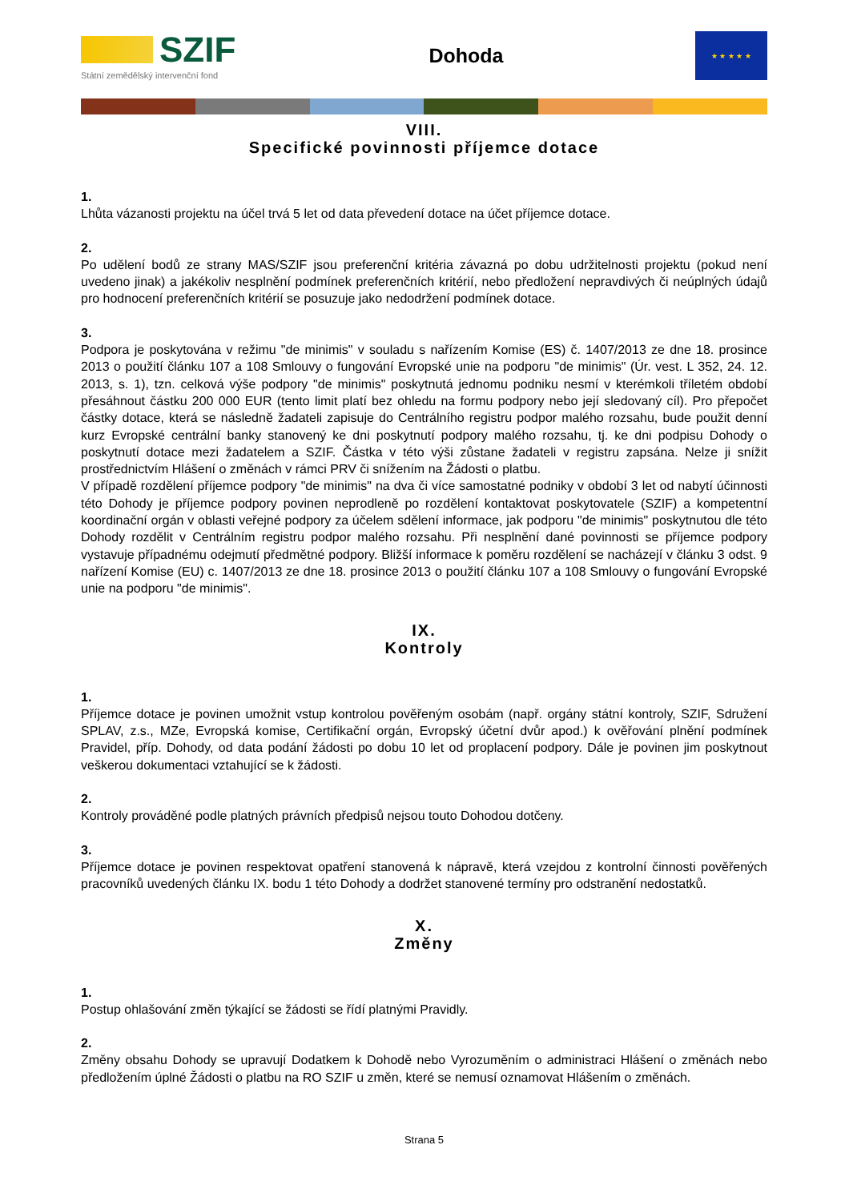SZIF
Státní zemědělský intervenční fond
Dohoda
★ ★ ★ ★ ★
VIII.
Specifické povinnosti příjemce dotace
1.
Lhůta vázanosti projektu na účel trvá 5 let od data převedení dotace na účet příjemce dotace.
2.
Po udělení bodů ze strany MAS/SZIF jsou preferenční kritéria závazná po dobu udržitelnosti projektu (pokud není uvedeno jinak) a jakékoliv nesplnění podmínek preferenčních kritérií, nebo předložení nepravdivých či neúplných údajů pro hodnocení preferenčních kritérií se posuzuje jako nedodržení podmínek dotace.
3.
Podpora je poskytována v režimu "de minimis" v souladu s nařízením Komise (ES) č. 1407/2013 ze dne 18. prosince 2013 o použití článku 107 a 108 Smlouvy o fungování Evropské unie na podporu "de minimis" (Úr. vest. L 352, 24. 12. 2013, s. 1), tzn. celková výše podpory "de minimis" poskytnutá jednomu podniku nesmí v kterémkoli tříletém období přesáhnout částku 200 000 EUR (tento limit platí bez ohledu na formu podpory nebo její sledovaný cíl). Pro přepočet částky dotace, která se následně žadateli zapisuje do Centrálního registru podpor malého rozsahu, bude použit denní kurz Evropské centrální banky stanovený ke dni poskytnutí podpory malého rozsahu, tj. ke dni podpisu Dohody o poskytnutí dotace mezi žadatelem a SZIF. Částka v této výši zůstane žadateli v registru zapsána. Nelze ji snížit prostřednictvím Hlášení o změnách v rámci PRV či snížením na Žádosti o platbu.
V případě rozdělení příjemce podpory "de minimis" na dva či více samostatné podniky v období 3 let od nabytí účinnosti této Dohody je příjemce podpory povinen neprodleně po rozdělení kontaktovat poskytovatele (SZIF) a kompetentní koordinační orgán v oblasti veřejné podpory za účelem sdělení informace, jak podporu "de minimis" poskytnutou dle této Dohody rozdělit v Centrálním registru podpor malého rozsahu. Při nesplnění dané povinnosti se příjemce podpory vystavuje případnému odejmutí předmětné podpory. Bližší informace k poměru rozdělení se nacházejí v článku 3 odst. 9 nařízení Komise (EU) c. 1407/2013 ze dne 18. prosince 2013 o použití článku 107 a 108 Smlouvy o fungování Evropské unie na podporu "de minimis".
IX.
Kontroly
1.
Příjemce dotace je povinen umožnit vstup kontrolou pověřeným osobám (např. orgány státní kontroly, SZIF, Sdružení SPLAV, z.s., MZe, Evropská komise, Certifikační orgán, Evropský účetní dvůr apod.) k ověřování plnění podmínek Pravidel, příp. Dohody, od data podání žádosti po dobu 10 let od proplacení podpory. Dále je povinen jim poskytnout veškerou dokumentaci vztahující se k žádosti.
2.
Kontroly prováděné podle platných právních předpisů nejsou touto Dohodou dotčeny.
3.
Příjemce dotace je povinen respektovat opatření stanovená k nápravě, která vzejdou z kontrolní činnosti pověřených pracovníků uvedených článku IX. bodu 1 této Dohody a dodržet stanovené termíny pro odstranění nedostatků.
X.
Změny
1.
Postup ohlašování změn týkající se žádosti se řídí platnými Pravidly.
2.
Změny obsahu Dohody se upravují Dodatkem k Dohodě nebo Vyrozuměním o administraci Hlášení o změnách nebo předložením úplné Žádosti o platbu na RO SZIF u změn, které se nemusí oznamovat Hlášením o změnách.
Strana 5